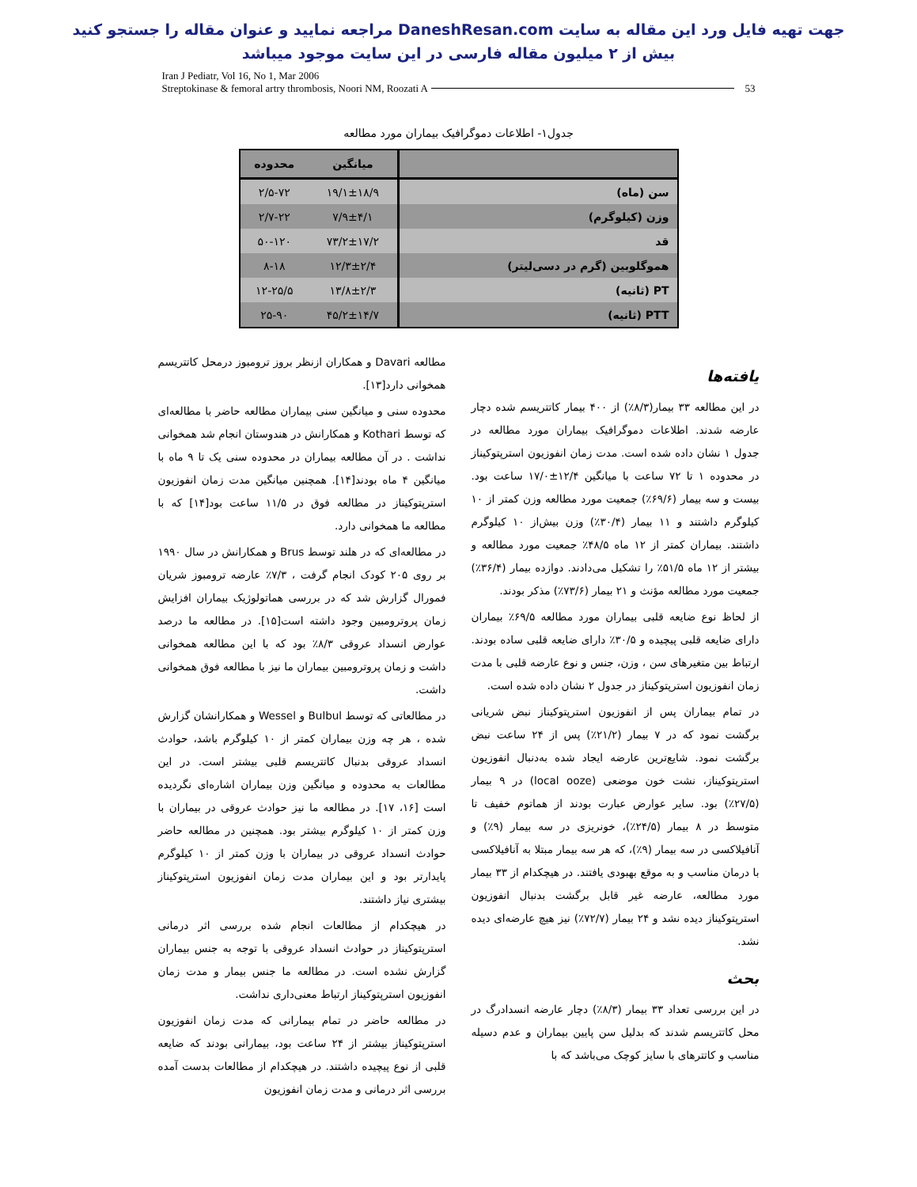جهت تهیه فایل ورد این مقاله به سایت DaneshResan.com مراجعه نمایید و عنوان مقاله را جستجو کنید
بیش از ۲ میلیون مقاله فارسی در این سایت موجود میباشد
Iran J Pediatr, Vol 16, No 1, Mar 2006
Streptokinase & femoral artry thrombosis, Noori NM, Roozati A
53
جدول۱- اطلاعات دموگرافیک بیماران مورد مطالعه
| | میانگین | محدوده |
| --- | --- | --- |
| سن (ماه) | ۱۹/۱±۱۸/۹ | ۲/۵-۷۲ |
| وزن (کیلوگرم) | ۷/۹±۴/۱ | ۲/۷-۲۲ |
| قد | ۷۳/۲±۱۷/۲ | ۵۰-۱۲۰ |
| هموگلوبین (گرم در دسی‌لیتر) | ۱۲/۳±۲/۴ | ۸-۱۸ |
| PT (ثانیه) | ۱۳/۸±۲/۳ | ۱۲-۲۵/۵ |
| PTT (ثانیه) | ۴۵/۲±۱۴/۷ | ۲۵-۹۰ |
یافته‌ها
در این مطالعه ۳۳ بیمار(۸/۳٪) از ۴۰۰ بیمار کاتتریسم شده دچار عارضه شدند. اطلاعات دموگرافیک بیماران مورد مطالعه در جدول ۱ نشان داده شده است. مدت زمان انفوزیون استرپتوکیناز در محدوده ۱ تا ۷۲ ساعت با میانگین ۱۲/۴±۱۷/۰ ساعت بود. بیست و سه بیمار (۶۹/۶٪) جمعیت مورد مطالعه وزن کمتر از ۱۰ کیلوگرم داشتند و ۱۱ بیمار (۳۰/۴٪) وزن بیش‌از ۱۰ کیلوگرم داشتند. بیماران کمتر از ۱۲ ماه ۴۸/۵٪ جمعیت مورد مطالعه و بیشتر از ۱۲ ماه ۵۱/۵٪ را تشکیل می‌دادند. دوازده بیمار (۳۶/۴٪) جمعیت مورد مطالعه مؤنث و ۲۱ بیمار (۷۳/۶٪) مذکر بودند.
از لحاظ نوع ضایعه قلبی بیماران مورد مطالعه ۶۹/۵٪ بیماران دارای ضایعه قلبی پیچیده و ۳۰/۵٪ دارای ضایعه قلبی ساده بودند. ارتباط بین متغیرهای سن ، وزن، جنس و نوع عارضه قلبی با مدت زمان انفوزیون استرپتوکیناز در جدول ۲ نشان داده شده است.
در تمام بیماران پس از انفوزیون استرپتوکیناز نبض شریانی برگشت نمود که در ۷ بیمار (۲۱/۲٪) پس از ۲۴ ساعت نبض برگشت نمود. شایع‌ترین عارضه ایجاد شده به‌دنبال انفوزیون استرپتوکیناز، نشت خون موضعی (local ooze) در ۹ بیمار (۲۷/۵٪) بود. سایر عوارض عبارت بودند از هماتوم خفیف تا متوسط در ۸ بیمار (۲۴/۵٪)، خونریزی در سه بیمار (۹٪) و آنافیلاکسی در سه بیمار (۹٪)، که هر سه بیمار مبتلا به آنافیلاکسی با درمان مناسب و به موقع بهبودی یافتند. در هیچکدام از ۳۳ بیمار مورد مطالعه، عارضه غیر قابل برگشت بدنبال انفوزیون استرپتوکیناز دیده نشد و ۲۴ بیمار (۷۲/۷٪) نیز هیچ عارضه‌ای دیده نشد.
بحث
در این بررسی تعداد ۳۳ بیمار (۸/۳٪) دچار عارضه انسدادرگ در محل کاتتریسم شدند که بدلیل سن پایین بیماران و عدم دسیله مناسب و کاتترهای با سایز کوچک می‌باشد که با
مطالعه Davari و همکاران ازنظر بروز ترومبوز درمحل کاتتریسم همخوانی دارد[۱۳].
محدوده سنی و میانگین سنی بیماران مطالعه حاضر با مطالعه‌ای که توسط Kothari و همکارانش در هندوستان انجام شد همخوانی نداشت . در آن مطالعه بیماران در محدوده سنی یک تا ۹ ماه با میانگین ۴ ماه بودند[۱۴]. همچنین میانگین مدت زمان انفوزیون استرپتوکیناز در مطالعه فوق در ۱۱/۵ ساعت بود[۱۴] که با مطالعه ما همخوانی دارد.
در مطالعه‌ای که در هلند توسط Brus و همکارانش در سال ۱۹۹۰ بر روی ۲۰۵ کودک انجام گرفت ، ۷/۳٪ عارضه ترومبوز شریان فمورال گزارش شد که در بررسی هماتولوژیک بیماران افزایش زمان پروترومبین وجود داشته است[۱۵]. در مطالعه ما درصد عوارض انسداد عروقی ۸/۳٪ بود که با این مطالعه همخوانی داشت و زمان پروترومبین بیماران ما نیز با مطالعه فوق همخوانی داشت.
در مطالعاتی که توسط Bulbul و Wessel و همکارانشان گزارش شده ، هر چه وزن بیماران کمتر از ۱۰ کیلوگرم باشد، حوادث انسداد عروقی بدنبال کاتتریسم قلبی بیشتر است. در این مطالعات به محدوده و میانگین وزن بیماران اشاره‌ای نگردیده است [۱۶، ۱۷]. در مطالعه ما نیز حوادث عروقی در بیماران با وزن کمتر از ۱۰ کیلوگرم بیشتر بود. همچنین در مطالعه حاضر حوادث انسداد عروقی در بیماران با وزن کمتر از ۱۰ کیلوگرم پایدارتر بود و این بیماران مدت زمان انفوزیون استرپتوکیناز بیشتری نیاز داشتند.
در هیچکدام از مطالعات انجام شده بررسی اثر درمانی استرپتوکیناز در حوادث انسداد عروقی با توجه به جنس بیماران گزارش نشده است. در مطالعه ما جنس بیمار و مدت زمان انفوزیون استرپتوکیناز ارتباط معنی‌داری نداشت.
در مطالعه حاضر در تمام بیمارانی که مدت زمان انفوزیون استرپتوکیناز بیشتر از ۲۴ ساعت بود، بیمارانی بودند که ضایعه قلبی از نوع پیچیده داشتند. در هیچکدام از مطالعات بدست آمده بررسی اثر درمانی و مدت زمان انفوزیون